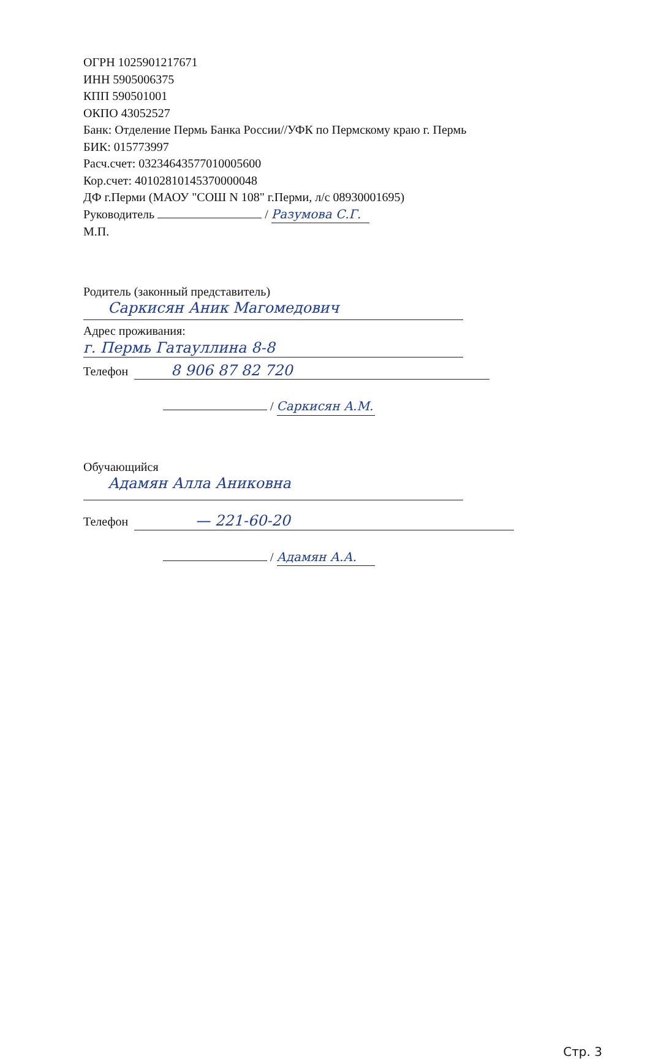ОГРН 1025901217671
ИНН 5905006375
КПП 590501001
ОКПО 43052527
Банк: Отделение Пермь Банка России//УФК по Пермскому краю г. Пермь
БИК: 015773997
Расч.счет: 03234643577010005600
Кор.счет: 40102810145370000048
ДФ г.Перми (МАОУ "СОШ N 108" г.Перми, л/с 08930001695)
Руководитель / Разумова С.Г.
М.П.
Родитель (законный представитель)
Саркисян Аник Магомедович
Адрес проживания:
г. Пермь Гатауллина 8-8
Телефон 8 906 87 82 720
/ Саркисян А.М.
Обучающийся
Адамян Алла Аниковна
Телефон — 221-60-20
/ Адамян А.А.
Стр. 3